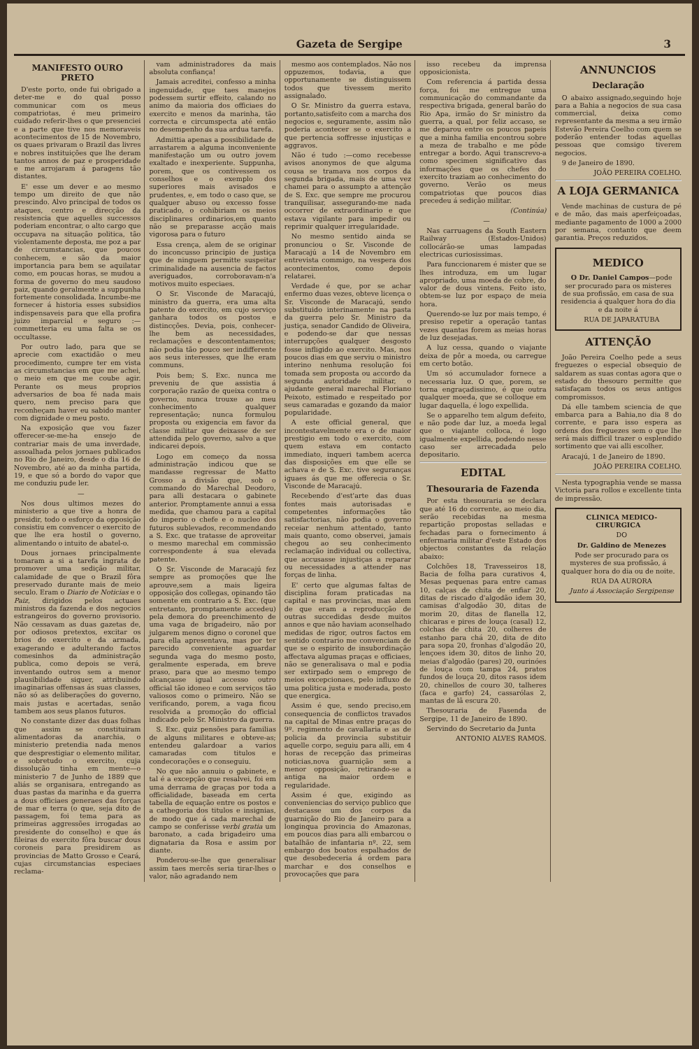Gazeta de Sergipe 3
MANIFESTO OURO PRETO
D'este porto, onde fui obrigado a deter-me e do qual posso communicar com os meus compatriotas, é meu primeiro cuidado referir-lhes o que presenciei e a parte que tive nos memoraveis acontecimentos de 15 de Novembro, os quaes privaram o Brazil das livres e nobres instituições que lhe deram tantos annos de paz e prosperidade e me arrojaram á paragens tão distantes.
E' esse um dever e ao mesmo tempo um direito de que não prescindo. Alvo principal de todos os ataques, centro e direcção da resistencia que aquelles successos poderiam encontrar, o alto cargo que occupava na situação politica, tão violentamente deposta, me poz a par de circumstancias, que poucos conhecem, e são da maior importancia para bem se aquilatar como, em poucas horas, se mudou a forma de governo do meu saudoso paiz, quando geralmente a suppunha fortemente consolidada. Incumbe-me fornecer á historia esses subsidios indispensaveis para que ella profira juizo imparcial e seguro :— commetteria eu uma falta se os occultasse.
Por outro lado, para que se aprecie com exactidão o meu procedimento, cumpre ter em vista as circumstancias em que me achei, o meio em que me coube agir. Perante os meus proprios adversarios de boa fé nada mais quero, nem preciso para que reconheçam haver eu sabido manter com dignidade o meu posto.
Na exposição que vou fazer offerecer-se-me-ha ensejo de contrariar mais de uma inverdade, assoalhada pelos jornaes publicados no Rio de Janeiro, desde o dia 16 de Novembro, até ao da minha partida, 19, e que só a bordo do vapor que me conduziu pude ler.
—
Nos dous ultimos mezes do ministerio a que tive a honra de presidir, todo o esforço da opposição consistiu em convencer o exercito de que lhe era hostil o governo, alimentando o intuito de abatel-o.
Dous jornaes principalmente tomaram a si a tarefa ingrata de promover uma sedição militar, calamidade de que o Brazil fôra preservado durante mais de meio seculo. Eram o Diario de Noticias e o Paiz, dirigidos pelos actuaes ministros da fazenda e dos negocios estrangeiros do governo provisorio. Não cessavam as duas gazetas de, por odiosos pretextos, excitar os brios do exercito e da armada, exagerando e adulterando factos comesinhos da administração publica, como depois se verá, inventando outros sem a menor plausibilidade siquer, attribuindo imaginarias offensas ás suas classes, não só as deliberações do governo, mais justas e acertadas, senão tambem aos seus planos futuros.
No constante dizer das duas folhas que assim se constituiram alimentadoras da anarchia, o ministerio pretendia nada menos que desprestigiar o elemento militar, e sobretudo o exercito, cuja dissolução tinha em mente—o ministerio 7 de Junho de 1889 que aliás se organisara, entregando as duas pastas da marinha e da guerra a dous officiaes generaes das forças de mar e terra (o que, seja dito de passagem, foi tema para as primeiras aggressões irrogadas ao presidente do conselho) e que ás fileiras do exercito fôra buscar dous coroneis para presidirem as provincias de Matto Grosso e Ceará, cujas circumstancias especiaes reclama-
vam administradores da mais absoluta confiança!
Jamais acreditei, confesso a minha ingenuidade, que taes manejos podessem surtir effeito, calando no animo da maioria dos officiaes do exercito e menos da marinha, tão correcta e circumspecta até então no desempenho da sua ardua tarefa.
Admittia apenas a possibilidade de arrastarem a alguma inconveniente manifestação um ou outro jovem exaltado e inexperiente. Suppunha, porem, que os contivessem os conselhos e o exemplo dos superiores mais avisados e prudentes, e, em todo o caso que, se qualquer abuso ou excesso fosse praticado, o cohibiriam os meios disciplinares ordinarios,em quanto não se preparasse acção mais vigorosa para o futuro
Essa crença, alem de se originar do inconcusso principio de justiça que de ninguem permitte suspeitar criminalidade na ausencia de factos averiguados, corroboravam-n'a motivos muito especiaes.
O Sr. Visconde de Maracajú, ministro da guerra, era uma alta patente do exercito, em cujo serviço ganhara todos os postos e distincções. Devia, pois, conhecer-lhe bem as necessidades, reclamações e descontentamentos; não podia tão pouco ser indifferente aos seus interesses, que lhe eram communs.
Pois bem; S. Exc. nunca me preveniu de que assistia á corporação razão de queixa contra o governo, nunca trouxe ao meu conhecimento qualquer representação; nunca formulou proposta ou exigencia em favor da classe militar que deixasse de ser attendida pelo governo, salvo a que indicarei depois.
Logo em começo da nossa administração indicou que se mandasse regressar de Matto Grosso a divisão que, sob o commando do Marechal Deodoro, para alli destacara o gabinete anterior. Promptamente annui a essa medida, que chamou para a capital do imperio o chefe e o nucleo dos futuros sublevados, recommendando a S. Exc. que tratasse de aproveitar o mesmo marechal em commissão correspondente á sua elevada patente.
O Sr. Visconde de Maracajú fez sempre as promoções que lhe aprouve,sem a mais ligeira opposição dos collegas, opinando tão somente em contrario a S. Exc. (que entretanto, promptamente accedeu) pela demora do preenchimento de uma vaga de brigadeiro, não por julgarem menos digno o coronel que para ella apresentava, mas por ter parecido conveniente aguardar segunda vaga do mesmo posto, geralmente esperada, em breve praso, para que ao mesmo tempo alcançasse igual accesso outro official tão idoneo e com serviços tão valiosos como o primeiro. Não se verificando, porem, a vaga ficou resolvida a promoção do official indicado pelo Sr. Ministro da guerra.
S. Exc. quiz pensões para familias de alguns militares e obteve-as; entendeu galardoar a varios camaradas com titulos e condecorações e o conseguiu.
No que não annuiu o gabinete, e tal é a excepção que resalvei, foi em uma derrama de graças por toda a officialidade, baseada em certa tabella de equação entre os postos e a cathegoria dos titulos e insignias, de modo que á cada marechal de campo se conferisse verbi gratia um baronato, a cada brigadeiro uma dignataria da Rosa e assim por diante.
Ponderou-se-lhe que generalisar assim taes mercês seria tirar-lhes o valor, não agradando nem
mesmo aos contemplados. Não nos oppuzemos, todavia, a que opportunamente se distinguissem todos que tivessem merito assignalado.
O Sr. Ministro da guerra estava, portanto,satisfeito com a marcha dos negocios e, seguramente, assim não poderia acontecer se o exercito a que pertencia soffresse injustiças e aggravos.
Não é tudo :—como recebesse avisos anonymos de que alguma cousa se tramava nos corpos da segunda brigada, mais de uma vez chamei para o assumpto a attenção de S. Exc. que sempre me procurou tranquilisar, assegurando-me nada occorrer de extraordinario e que estava vigilante para impedir ou reprimir qualquer irregularidade.
No mesmo sentido ainda se pronunciou o Sr. Visconde de Maracajú a 14 de Novembro em entrevista commigo, na vespera dos acontecimentos, como depois relatarei.
Verdade é que, por se achar enfermo duas vezes, obteve licença o Sr. Visconde de Maracajú, sendo substituido interinamente na pasta da guerra pelo Sr. Ministro da justiça, senador Candido de Oliveira, e podendo-se dar que nessas interrupções qualquer desgosto fosse infligido ao exercito. Mas, nos poucos dias em que serviu o ministro interino nenhuma resolução foi tomada sem proposta ou accordo da segunda autoridade militar, o ajudante general marechal Floriano Peixoto, estimado e respeitado por seus camaradas e gozando da maior popularidade.
A este official general, que incontestavelmente era o de maior prestigio em todo o exercito, com quem estava em contacto immediato, inqueri tambem acerca das disposições em que elle se achava e de S. Exc. tive seguranças iguaes ás que me offerecia o Sr. Visconde de Maracajú.
Recebendo d'est'arte das duas fontes mais autorisadas e competentes informações tão satisfactorias, não podia o governo receiar nenhum attentado, tanto mais quanto, como observei, jamais chegou ao seu conhecimento reclamação individual ou collectiva, que accusasse injustiças a reparar ou necessidades a attender nas forças de linha.
E' certo que algumas faltas de disciplina foram praticadas na capital e nas provincias, mas alem de que eram a reproducção de outras succedidas desde muitos annos e que não haviam aconselhado medidas de rigor, outros factos em sentido contrario me convenciam de que se o espirito de insubordinação affectava algumas praças e officiaes, não se generalisava o mal e podia ser extirpado sem o emprego de meios excepcionaes, pelo influxo de uma politica justa e moderada, posto que energica.
Assim é que, sendo preciso,em consequencia de conflictos travados na capital de Minas entre praças do 9º. regimento de cavallaria e as de policia da provincia substituir aquelle corpo, seguiu para alli, em 4 horas de recepção das primeiras noticias,nova guarnição sem a menor opposição, retirando-se a antiga na maior ordem e regularidade.
Assim é que, exigindo as conveniencias do serviço publico que destacasse um dos corpos da guarnição do Rio de Janeiro para a longinqua provincia do Amazonas, em poucos dias para alli embarcou o batalhão de infantaria nº. 22, sem embargo dos boatos espalhados de que desobedeceria á ordem para marchar e dos conselhos e provocações que para
isso recebeu da imprensa opposicionista.
Com referencia á partida dessa força, foi me entregue uma communicação do commandante da respectiva brigada, general barão do Rio Apa, irmão do Sr ministro da guerra, a qual, por feliz accaso, se me deparou entre os poucos papeis que a minha familia encontrou sobre a meza de trabalho e me pôde entregar a bordo. Aqui transcrevo-a como specimen significativo das informações que os chefes do exercito traziam ao conhecimento do governo. Verão os meus compatriotas que poucos dias precedeu á sedição militar.
(Continúa)
—
Nas carruagens da South Eastern Railway (Estados-Unidos) collocárão-se umas lampadas electricas curiosissimas.
Para funccionarem é mister que se lhes introduza, em um lugar apropriado, uma moeda de cobre, do valor de dous vintens. Feito isto, obtem-se luz por espaço de meia hora.
Querendo-se luz por mais tempo, é presiso repetir a operação tantas vezes quantas forem as meias horas de luz desejadas.
A luz cessa, quando o viajante deixa de pôr a moeda, ou carregue em certo botão.
Um só accumulador fornece a necessaria luz. O que, porem, se torna engraçadissimo, é que outra qualquer moeda, que se colloque em lugar daquella, é logo expellida.
Se o apparelho tem algum defeito, e não pode dar luz, a moeda legal que o viajante colloca, é logo igualmente expellida, podendo nesse caso ser arrecadada pelo depositario.
EDITAL
Thesouraria de Fazenda
Por esta thesouraria se declara que até 16 do corrente, ao meio dia, serão recebidas na mesma repartição propostas selladas e fechadas para o fornecimento á enfermaria militar d'este Estado dos objectos constantes da relação abaixo:
Colchões 18, Travesseiros 18, Bacia de folha para curativos 4, Mesas pequenas para entre camas 10, calças de chita de enfiar 20, ditas de riscado d'algodão idem 30, camisas d'algodão 30, ditas de morim 20, ditas de flanella 12, chicaras e pires de louça (casal) 12, colchas de chita 20, colheres de estanho para chá 20, dita de dito para sopa 20, fronhas d'algodão 20, lençoes idem 30, ditos de linho 20, meias d'algodão (pares) 20, ourinóes de louça com tampa 24, pratos fundos de louça 20, ditos rasos idem 20, chinellos de couro 30, talheres (faca e garfo) 24, cassarólas 2, mantas de lã escura 20.
Thesouraria de Fasenda de Sergipe, 11 de Janeiro de 1890.
Servindo do Secretario da Junta
ANTONIO ALVES RAMOS.
ANNUNCIOS
Declaração
O abaixo assignado,seguindo hoje para a Bahia a negocios de sua casa commercial, deixa como representante da mesma a seu irmão Estevão Pereira Coelho com quem se poderão entender todas aquellas pessoas que comsigo tiverem negocios.
9 de Janeiro de 1890.
JOÃO PEREIRA COELHO.
A LOJA GERMANICA
Vende machinas de custura de pé e de mão, das mais aperfeiçoadas, mediante pagamento de 1000 a 2000 por semana, contanto que deem garantia. Preços reduzidos.
MEDICO
O Dr. Daniel Campos—pode ser procurado para os misteres de sua profissão, em casa de sua residencia á qualquer hora do dia e da noite á
RUA DE JAPARATUBA
ATTENÇÃO
João Pereira Coelho pede a seus freguezes o especial obsequio de saldarem as suas contas agora que o estado do thesouro permitte que satisfaçam todos os seus antigos compromissos.
Dá elle tambem sciencia de que embarca para a Bahia,no dia 8 do corrente, e para isso espera as ordens dos freguezes sem o que lhe será mais difficil trazer o esplendido sortimento que vai alli escolher.
Aracajú, 1 de Janeiro de 1890.
JOÃO PEREIRA COELHO.
Nesta typographia vende se massa Victoria para rollos e excellente tinta de impressão.
CLINICA MEDICO-CIRURGICA
DO
Dr. Galdino de Menezes
Pode ser procurado para os mysteres de sua profissão, á qualquer hora do dia ou de noite.
RUA DA AURORA
Junto á Associação Sergipense